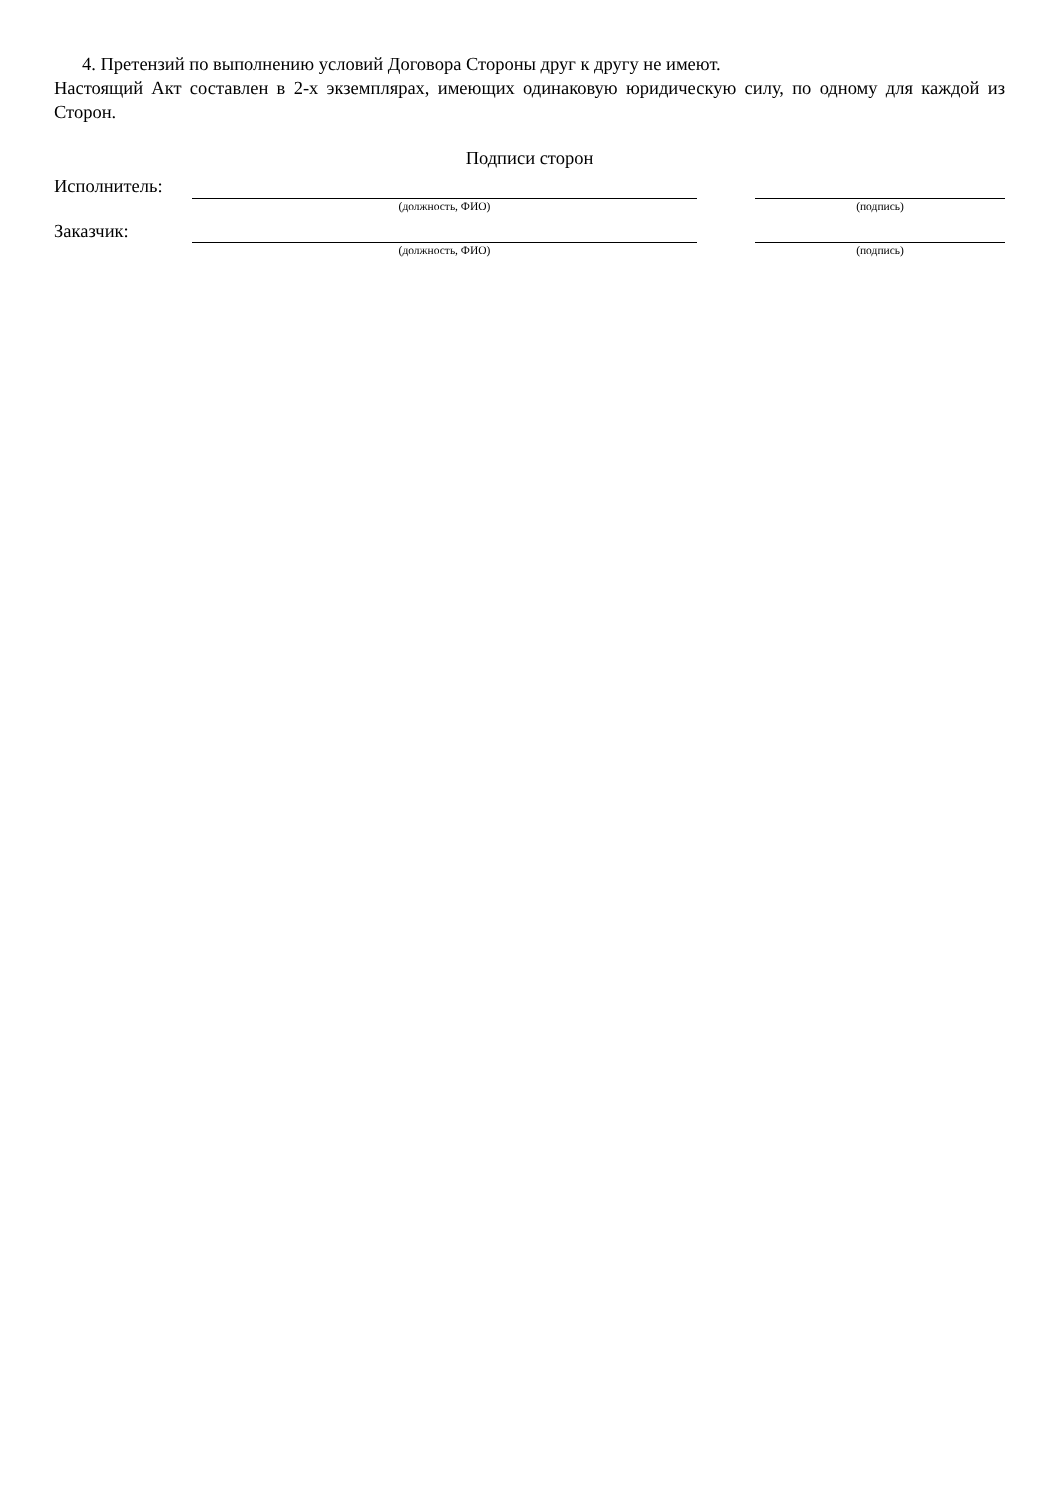4. Претензий по выполнению условий Договора Стороны друг к другу не имеют.
Настоящий Акт составлен в 2-х экземплярах, имеющих одинаковую юридическую силу, по одному для каждой из Сторон.
Подписи сторон
| Исполнитель: | | | |
| | (должность, ФИО) | | (подпись) |
| Заказчик: | | | |
| | (должность, ФИО) | | (подпись) |